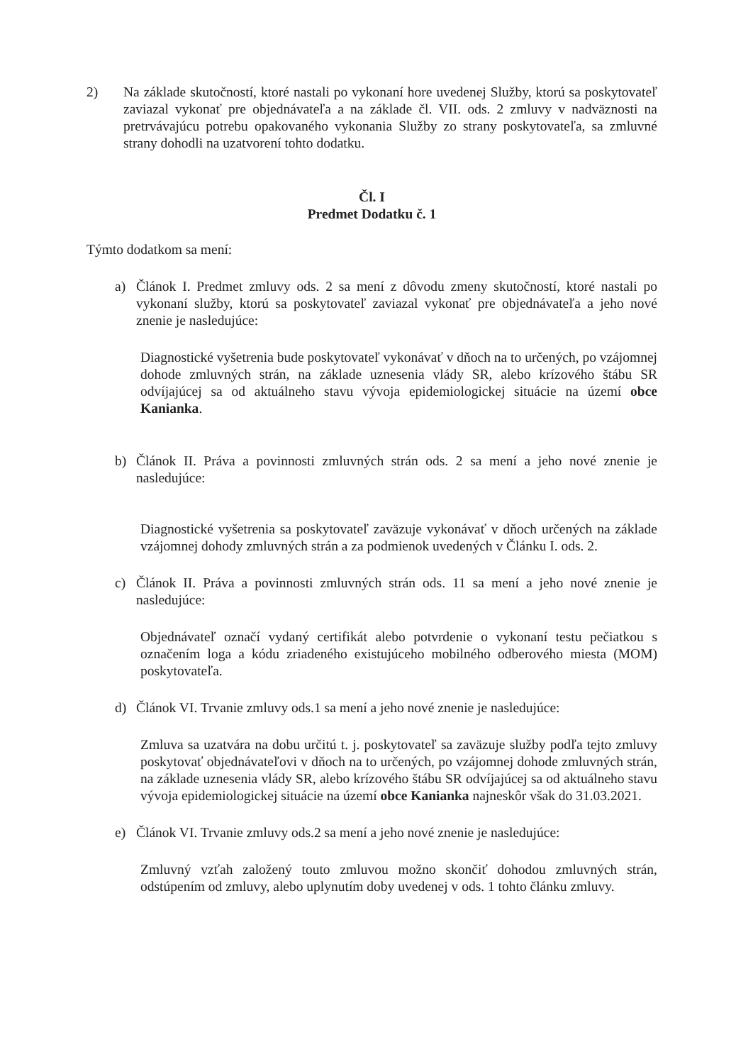2) Na základe skutočností, ktoré nastali po vykonaní hore uvedenej Služby, ktorú sa poskytovateľ zaviazal vykonať pre objednávateľa a na základe čl. VII. ods. 2 zmluvy v nadväznosti na pretrvávajúcu potrebu opakovaného vykonania Služby zo strany poskytovateľa, sa zmluvné strany dohodli na uzatvorení tohto dodatku.
Čl. I
Predmet Dodatku č. 1
Týmto dodatkom sa mení:
a) Článok I. Predmet zmluvy ods. 2 sa mení z dôvodu zmeny skutočností, ktoré nastali po vykonaní služby, ktorú sa poskytovateľ zaviazal vykonať pre objednávateľa a jeho nové znenie je nasledujúce:
Diagnostické vyšetrenia bude poskytovateľ vykonávať v dňoch na to určených, po vzájomnej dohode zmluvných strán, na základe uznesenia vlády SR, alebo krízového štábu SR odvíjajúcej sa od aktuálneho stavu vývoja epidemiologickej situácie na území obce Kanianka.
b) Článok II. Práva a povinnosti zmluvných strán ods. 2 sa mení a jeho nové znenie je nasledujúce:
Diagnostické vyšetrenia sa poskytovateľ zaväzuje vykonávať v dňoch určených na základe vzájomnej dohody zmluvných strán a za podmienok uvedených v Článku I. ods. 2.
c) Článok II. Práva a povinnosti zmluvných strán ods. 11 sa mení a jeho nové znenie je nasledujúce:
Objednávateľ označí vydaný certifikát alebo potvrdenie o vykonaní testu pečiatkou s označením loga a kódu zriadeného existujúceho mobilného odberového miesta (MOM) poskytovateľa.
d) Článok VI. Trvanie zmluvy ods.1 sa mení a jeho nové znenie je nasledujúce:
Zmluva sa uzatvára na dobu určitú t. j. poskytovateľ sa zaväzuje služby podľa tejto zmluvy poskytovať objednávateľovi v dňoch na to určených, po vzájomnej dohode zmluvných strán, na základe uznesenia vlády SR, alebo krízového štábu SR odvíjajúcej sa od aktuálneho stavu vývoja epidemiologickej situácie na území obce Kanianka najneskôr však do 31.03.2021.
e) Článok VI. Trvanie zmluvy ods.2 sa mení a jeho nové znenie je nasledujúce:
Zmluvný vzťah založený touto zmluvou možno skončiť dohodou zmluvných strán, odstúpením od zmluvy, alebo uplynutím doby uvedenej v ods. 1 tohto článku zmluvy.